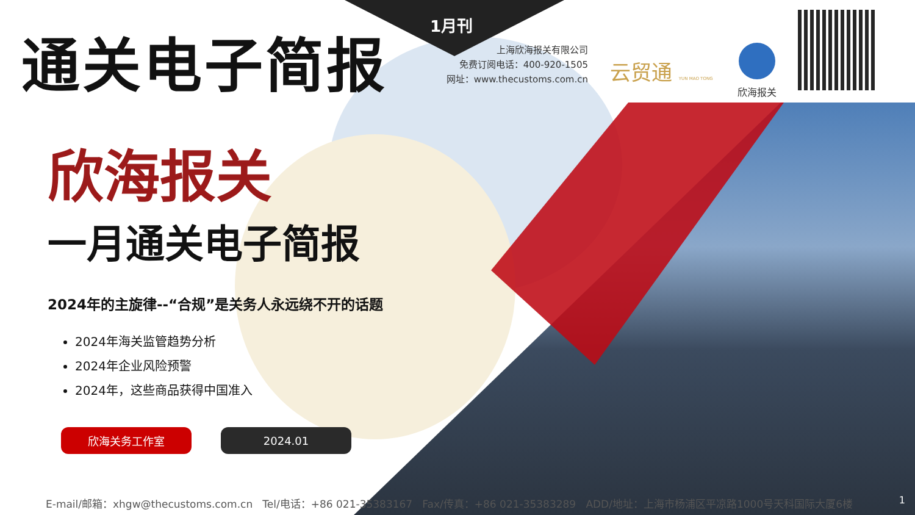通关电子简报 1月刊
上海欣海报关有限公司
免费订阅电话：400-920-1505
网址：www.thecustoms.com.cn
云贸通 YUN MAO TONG
欣海报关
欣海报关
一月通关电子简报
2024年的主旋律--“合规”是关务人永远绕不开的话题
2024年海关监管趋势分析
2024年企业风险预警
2024年，这些商品获得中国准入
欣海关务工作室 2024.01
E-mail/邮箱：xhgw@thecustoms.com.cn Tel/电话：+86 021-35383167 Fax/传真：+86 021-35383289 ADD/地址：上海市杨浦区平凉路1000号天科国际大厦6楼 1